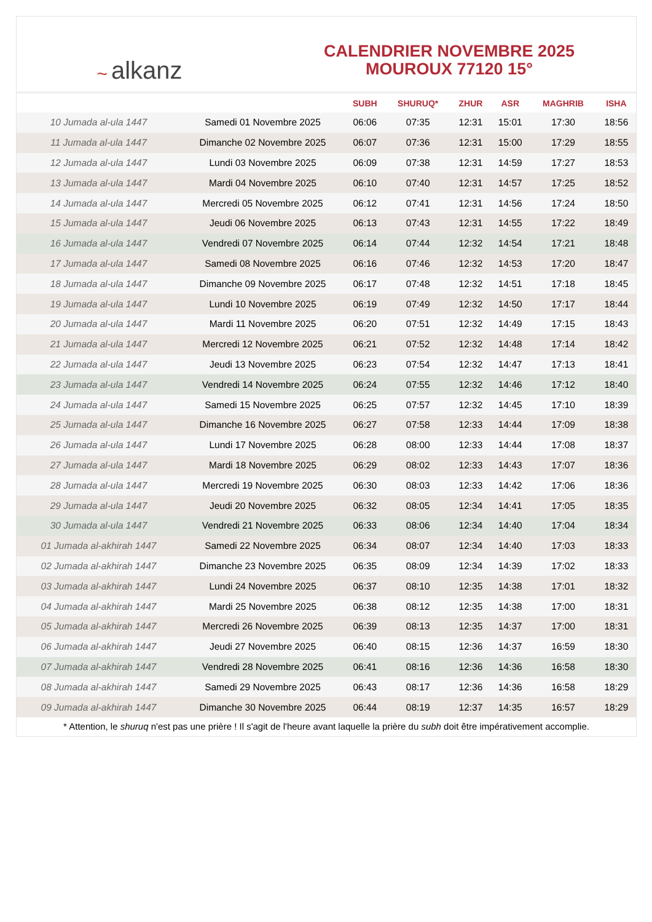~ alkanz
CALENDRIER NOVEMBRE 2025
MOUROUX 77120 15°
| | | SUBH | SHURUQ* | ZHUR | ASR | MAGHRIB | ISHA |
| --- | --- | --- | --- | --- | --- | --- | --- |
| 10 Jumada al-ula 1447 | Samedi 01 Novembre 2025 | 06:06 | 07:35 | 12:31 | 15:01 | 17:30 | 18:56 |
| 11 Jumada al-ula 1447 | Dimanche 02 Novembre 2025 | 06:07 | 07:36 | 12:31 | 15:00 | 17:29 | 18:55 |
| 12 Jumada al-ula 1447 | Lundi 03 Novembre 2025 | 06:09 | 07:38 | 12:31 | 14:59 | 17:27 | 18:53 |
| 13 Jumada al-ula 1447 | Mardi 04 Novembre 2025 | 06:10 | 07:40 | 12:31 | 14:57 | 17:25 | 18:52 |
| 14 Jumada al-ula 1447 | Mercredi 05 Novembre 2025 | 06:12 | 07:41 | 12:31 | 14:56 | 17:24 | 18:50 |
| 15 Jumada al-ula 1447 | Jeudi 06 Novembre 2025 | 06:13 | 07:43 | 12:31 | 14:55 | 17:22 | 18:49 |
| 16 Jumada al-ula 1447 | Vendredi 07 Novembre 2025 | 06:14 | 07:44 | 12:32 | 14:54 | 17:21 | 18:48 |
| 17 Jumada al-ula 1447 | Samedi 08 Novembre 2025 | 06:16 | 07:46 | 12:32 | 14:53 | 17:20 | 18:47 |
| 18 Jumada al-ula 1447 | Dimanche 09 Novembre 2025 | 06:17 | 07:48 | 12:32 | 14:51 | 17:18 | 18:45 |
| 19 Jumada al-ula 1447 | Lundi 10 Novembre 2025 | 06:19 | 07:49 | 12:32 | 14:50 | 17:17 | 18:44 |
| 20 Jumada al-ula 1447 | Mardi 11 Novembre 2025 | 06:20 | 07:51 | 12:32 | 14:49 | 17:15 | 18:43 |
| 21 Jumada al-ula 1447 | Mercredi 12 Novembre 2025 | 06:21 | 07:52 | 12:32 | 14:48 | 17:14 | 18:42 |
| 22 Jumada al-ula 1447 | Jeudi 13 Novembre 2025 | 06:23 | 07:54 | 12:32 | 14:47 | 17:13 | 18:41 |
| 23 Jumada al-ula 1447 | Vendredi 14 Novembre 2025 | 06:24 | 07:55 | 12:32 | 14:46 | 17:12 | 18:40 |
| 24 Jumada al-ula 1447 | Samedi 15 Novembre 2025 | 06:25 | 07:57 | 12:32 | 14:45 | 17:10 | 18:39 |
| 25 Jumada al-ula 1447 | Dimanche 16 Novembre 2025 | 06:27 | 07:58 | 12:33 | 14:44 | 17:09 | 18:38 |
| 26 Jumada al-ula 1447 | Lundi 17 Novembre 2025 | 06:28 | 08:00 | 12:33 | 14:44 | 17:08 | 18:37 |
| 27 Jumada al-ula 1447 | Mardi 18 Novembre 2025 | 06:29 | 08:02 | 12:33 | 14:43 | 17:07 | 18:36 |
| 28 Jumada al-ula 1447 | Mercredi 19 Novembre 2025 | 06:30 | 08:03 | 12:33 | 14:42 | 17:06 | 18:36 |
| 29 Jumada al-ula 1447 | Jeudi 20 Novembre 2025 | 06:32 | 08:05 | 12:34 | 14:41 | 17:05 | 18:35 |
| 30 Jumada al-ula 1447 | Vendredi 21 Novembre 2025 | 06:33 | 08:06 | 12:34 | 14:40 | 17:04 | 18:34 |
| 01 Jumada al-akhirah 1447 | Samedi 22 Novembre 2025 | 06:34 | 08:07 | 12:34 | 14:40 | 17:03 | 18:33 |
| 02 Jumada al-akhirah 1447 | Dimanche 23 Novembre 2025 | 06:35 | 08:09 | 12:34 | 14:39 | 17:02 | 18:33 |
| 03 Jumada al-akhirah 1447 | Lundi 24 Novembre 2025 | 06:37 | 08:10 | 12:35 | 14:38 | 17:01 | 18:32 |
| 04 Jumada al-akhirah 1447 | Mardi 25 Novembre 2025 | 06:38 | 08:12 | 12:35 | 14:38 | 17:00 | 18:31 |
| 05 Jumada al-akhirah 1447 | Mercredi 26 Novembre 2025 | 06:39 | 08:13 | 12:35 | 14:37 | 17:00 | 18:31 |
| 06 Jumada al-akhirah 1447 | Jeudi 27 Novembre 2025 | 06:40 | 08:15 | 12:36 | 14:37 | 16:59 | 18:30 |
| 07 Jumada al-akhirah 1447 | Vendredi 28 Novembre 2025 | 06:41 | 08:16 | 12:36 | 14:36 | 16:58 | 18:30 |
| 08 Jumada al-akhirah 1447 | Samedi 29 Novembre 2025 | 06:43 | 08:17 | 12:36 | 14:36 | 16:58 | 18:29 |
| 09 Jumada al-akhirah 1447 | Dimanche 30 Novembre 2025 | 06:44 | 08:19 | 12:37 | 14:35 | 16:57 | 18:29 |
* Attention, le shuruq n'est pas une prière ! Il s'agit de l'heure avant laquelle la prière du subh doit être impérativement accomplie.